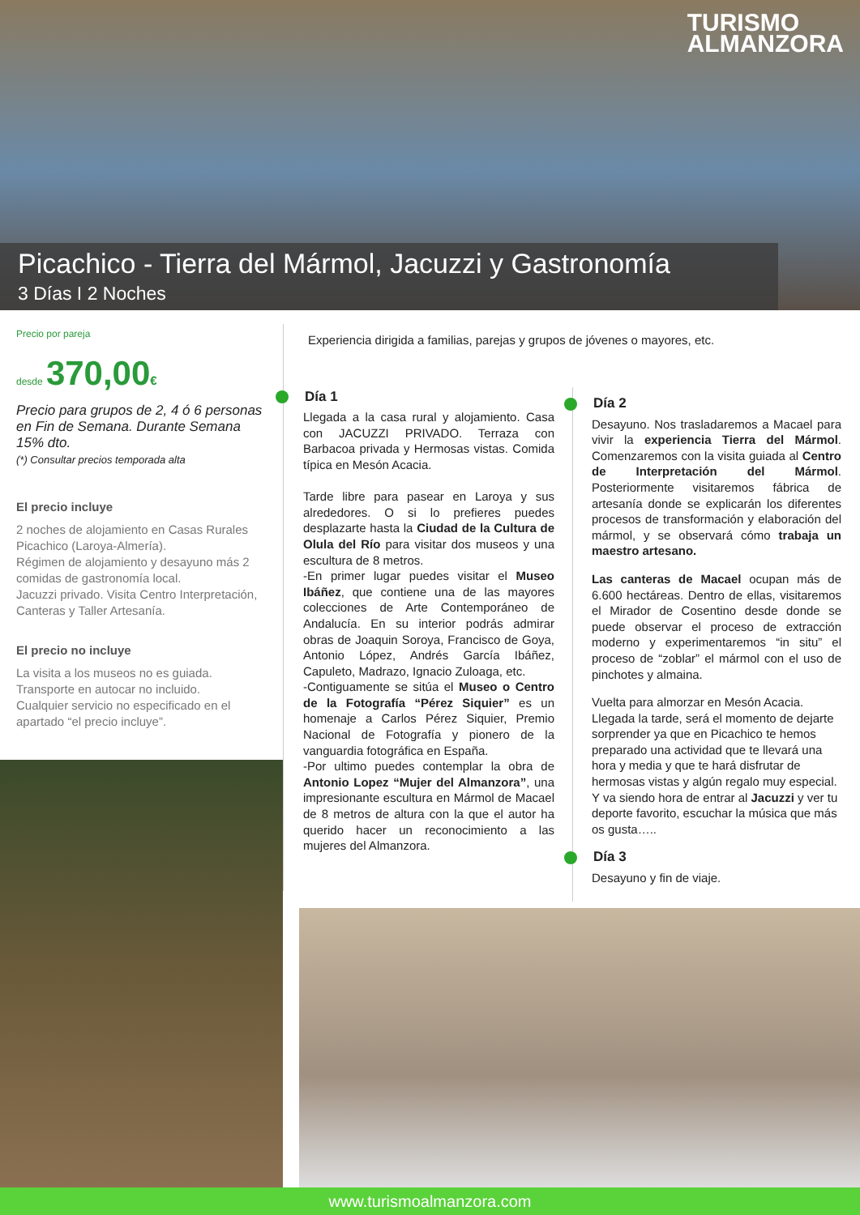TURISMO
ALMANZORA
Picachico - Tierra del Mármol, Jacuzzi y Gastronomía
3 Días I 2 Noches
Precio por pareja
desde 370,00€
Precio para grupos de 2, 4 ó 6 personas en Fin de Semana. Durante Semana 15% dto.
(*) Consultar precios temporada alta
El precio incluye
2 noches de alojamiento en Casas Rurales Picachico (Laroya-Almería).
Régimen de alojamiento y desayuno más 2 comidas de gastronomía local.
Jacuzzi privado. Visita Centro Interpretación, Canteras y Taller Artesanía.
El precio no incluye
La visita a los museos no es guiada.
Transporte en autocar no incluido.
Cualquier servicio no especificado en el apartado “el precio incluye”.
Experiencia dirigida a familias, parejas y grupos de jóvenes o mayores, etc.
Día 1
Llegada a la casa rural y alojamiento. Casa con JACUZZI PRIVADO. Terraza con Barbacoa privada y Hermosas vistas. Comida típica en Mesón Acacia.
Tarde libre para pasear en Laroya y sus alrededores. O si lo prefieres puedes desplazarte hasta la Ciudad de la Cultura de Olula del Río para visitar dos museos y una escultura de 8 metros.
-En primer lugar puedes visitar el Museo Ibáñez, que contiene una de las mayores colecciones de Arte Contemporáneo de Andalucía. En su interior podrás admirar obras de Joaquin Soroya, Francisco de Goya, Antonio López, Andrés García Ibáñez, Capuleto, Madrazo, Ignacio Zuloaga, etc.
-Contiguamente se sitúa el Museo o Centro de la Fotografía “Pérez Siquier” es un homenaje a Carlos Pérez Siquier, Premio Nacional de Fotografía y pionero de la vanguardia fotográfica en España.
-Por ultimo puedes contemplar la obra de Antonio Lopez “Mujer del Almanzora”, una impresionante escultura en Mármol de Macael de 8 metros de altura con la que el autor ha querido hacer un reconocimiento a las mujeres del Almanzora.
Día 2
Desayuno. Nos trasladaremos a Macael para vivir la experiencia Tierra del Mármol. Comenzaremos con la visita guiada al Centro de Interpretación del Mármol. Posteriormente visitaremos fábrica de artesanía donde se explicarán los diferentes procesos de transformación y elaboración del mármol, y se observará cómo trabaja un maestro artesano.
Las canteras de Macael ocupan más de 6.600 hectáreas. Dentro de ellas, visitaremos el Mirador de Cosentino desde donde se puede observar el proceso de extracción moderno y experimentaremos “in situ” el proceso de “zoblar” el mármol con el uso de pinchotes y almaina.
Vuelta para almorzar en Mesón Acacia.
Llegada la tarde, será el momento de dejarte sorprender ya que en Picachico te hemos preparado una actividad que te llevará una hora y media y que te hará disfrutar de hermosas vistas y algún regalo muy especial.
Y va siendo hora de entrar al Jacuzzi y ver tu deporte favorito, escuchar la música que más os gusta…..
Día 3
Desayuno y fin de viaje.
www.turismoalmanzora.com